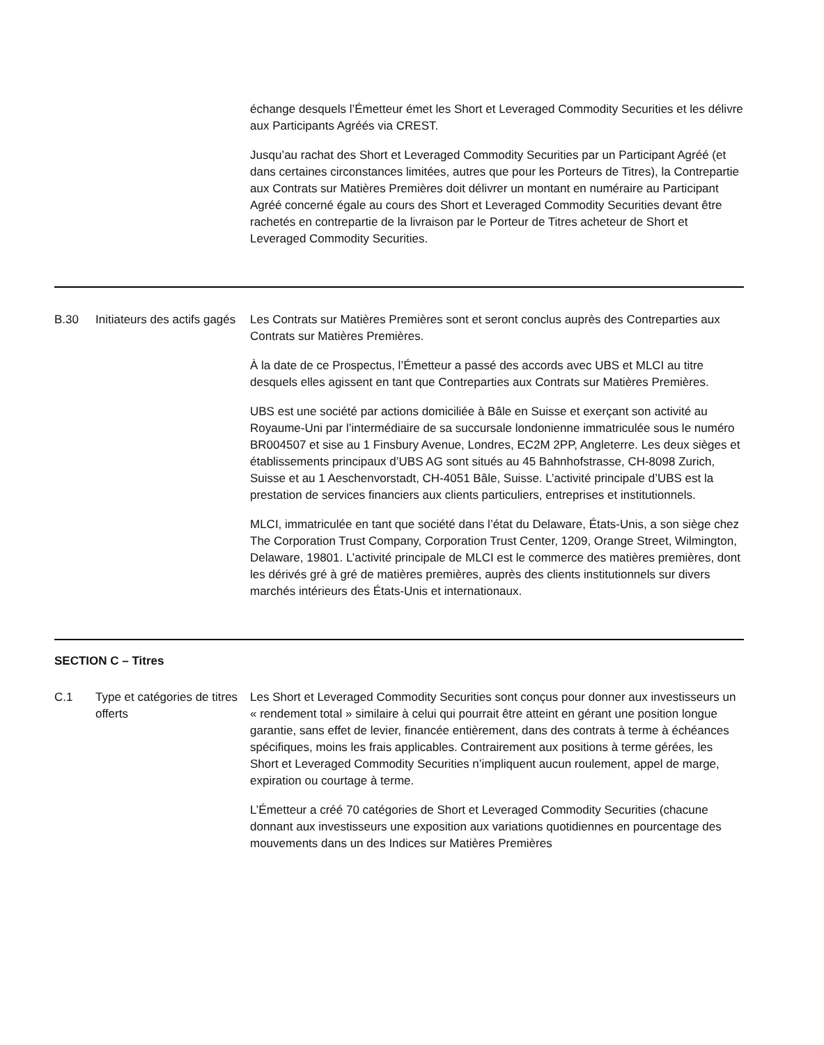échange desquels l’Émetteur émet les Short et Leveraged Commodity Securities et les délivre aux Participants Agréés via CREST.
Jusqu’au rachat des Short et Leveraged Commodity Securities par un Participant Agréé (et dans certaines circonstances limitées, autres que pour les Porteurs de Titres), la Contrepartie aux Contrats sur Matières Premières doit délivrer un montant en numéraire au Participant Agréé concerné égale au cours des Short et Leveraged Commodity Securities devant être rachetés en contrepartie de la livraison par le Porteur de Titres acheteur de Short et Leveraged Commodity Securities.
B.30 Initiateurs des actifs gagés
Les Contrats sur Matières Premières sont et seront conclus auprès des Contreparties aux Contrats sur Matières Premières.
À la date de ce Prospectus, l’Émetteur a passé des accords avec UBS et MLCI au titre desquels elles agissent en tant que Contreparties aux Contrats sur Matières Premières.
UBS est une société par actions domiciliée à Bâle en Suisse et exerçant son activité au Royaume-Uni par l’intermédiaire de sa succursale londonienne immatriculée sous le numéro BR004507 et sise au 1 Finsbury Avenue, Londres, EC2M 2PP, Angleterre. Les deux sièges et établissements principaux d’UBS AG sont situés au 45 Bahnhofstrasse, CH-8098 Zurich, Suisse et au 1 Aeschenvorstadt, CH-4051 Bâle, Suisse. L’activité principale d’UBS est la prestation de services financiers aux clients particuliers, entreprises et institutionnels.
MLCI, immatriculée en tant que société dans l’état du Delaware, États-Unis, a son siège chez The Corporation Trust Company, Corporation Trust Center, 1209, Orange Street, Wilmington, Delaware, 19801. L’activité principale de MLCI est le commerce des matières premières, dont les dérivés gré à gré de matières premières, auprès des clients institutionnels sur divers marchés intérieurs des États-Unis et internationaux.
SECTION C – Titres
C.1 Type et catégories de titres offerts
Les Short et Leveraged Commodity Securities sont conçus pour donner aux investisseurs un « rendement total » similaire à celui qui pourrait être atteint en gérant une position longue garantie, sans effet de levier, financée entièrement, dans des contrats à terme à échéances spécifiques, moins les frais applicables. Contrairement aux positions à terme gérées, les Short et Leveraged Commodity Securities n’impliquent aucun roulement, appel de marge, expiration ou courtage à terme.
L’Émetteur a créé 70 catégories de Short et Leveraged Commodity Securities (chacune donnant aux investisseurs une exposition aux variations quotidiennes en pourcentage des mouvements dans un des Indices sur Matières Premières